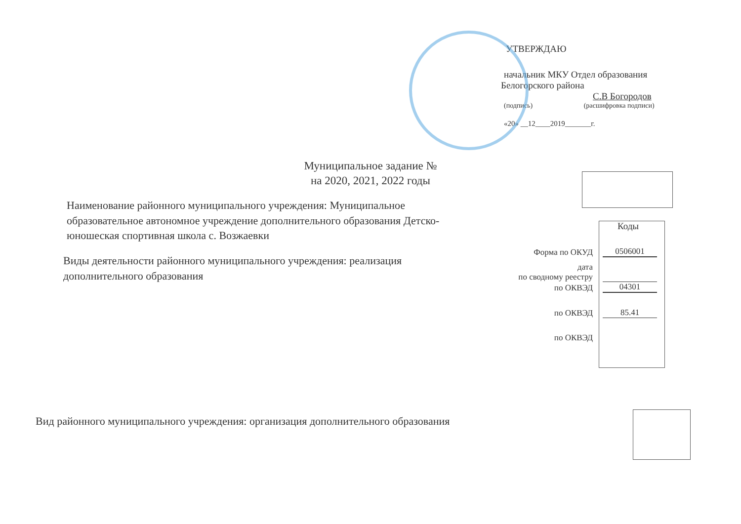УТВЕРЖДАЮ
начальник МКУ Отдел образования
Белогорского района
С.В Богородов
(подпись) (расшифровка подписи)
«20» __12____2019_______г.
Муниципальное задание №
на 2020, 2021, 2022 годы
Наименование районного муниципального учреждения: Муниципальное образовательное автономное учреждение дополнительного образования Детско-юношеская спортивная школа с. Возжаевки
Виды деятельности районного муниципального учреждения: реализация дополнительного образования
Коды
Форма по ОКУД 0506001
дата
по сводному реестру
по ОКВЭД 04301
по ОКВЭД 85.41
по ОКВЭД
Вид районного муниципального учреждения: организация дополнительного образования